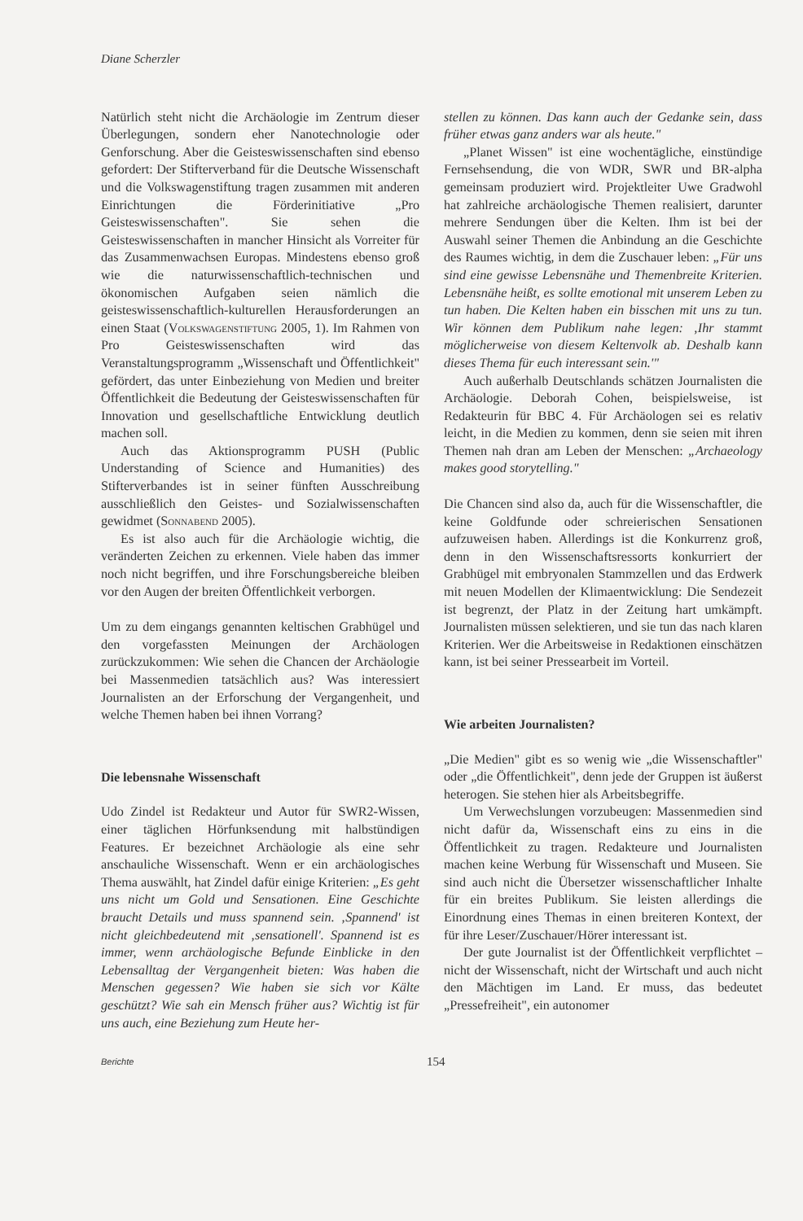Diane Scherzler
Natürlich steht nicht die Archäologie im Zentrum dieser Überlegungen, sondern eher Nanotechnologie oder Genforschung. Aber die Geisteswissenschaften sind ebenso gefordert: Der Stifterverband für die Deutsche Wissenschaft und die Volkswagenstiftung tragen zusammen mit anderen Einrichtungen die Förderinitiative „Pro Geisteswissenschaften". Sie sehen die Geisteswissenschaften in mancher Hinsicht als Vorreiter für das Zusammenwachsen Europas. Mindestens ebenso groß wie die naturwissenschaftlich-technischen und ökonomischen Aufgaben seien nämlich die geisteswissenschaftlich-kulturellen Herausforderungen an einen Staat (Volkswagenstiftung 2005, 1). Im Rahmen von Pro Geisteswissenschaften wird das Veranstaltungsprogramm „Wissenschaft und Öffentlichkeit" gefördert, das unter Einbeziehung von Medien und breiter Öffentlichkeit die Bedeutung der Geisteswissenschaften für Innovation und gesellschaftliche Entwicklung deutlich machen soll.
Auch das Aktionsprogramm PUSH (Public Understanding of Science and Humanities) des Stifterverbandes ist in seiner fünften Ausschreibung ausschließlich den Geistes- und Sozialwissenschaften gewidmet (Sonnabend 2005).
Es ist also auch für die Archäologie wichtig, die veränderten Zeichen zu erkennen. Viele haben das immer noch nicht begriffen, und ihre Forschungsbereiche bleiben vor den Augen der breiten Öffentlichkeit verborgen.
Um zu dem eingangs genannten keltischen Grabhügel und den vorgefassten Meinungen der Archäologen zurückzukommen: Wie sehen die Chancen der Archäologie bei Massenmedien tatsächlich aus? Was interessiert Journalisten an der Erforschung der Vergangenheit, und welche Themen haben bei ihnen Vorrang?
Die lebensnahe Wissenschaft
Udo Zindel ist Redakteur und Autor für SWR2-Wissen, einer täglichen Hörfunksendung mit halbstündigen Features. Er bezeichnet Archäologie als eine sehr anschauliche Wissenschaft. Wenn er ein archäologisches Thema auswählt, hat Zindel dafür einige Kriterien: „Es geht uns nicht um Gold und Sensationen. Eine Geschichte braucht Details und muss spannend sein. ‚Spannend' ist nicht gleichbedeutend mit ‚sensationell'. Spannend ist es immer, wenn archäologische Befunde Einblicke in den Lebensalltag der Vergangenheit bieten: Was haben die Menschen gegessen? Wie haben sie sich vor Kälte geschützt? Wie sah ein Mensch früher aus? Wichtig ist für uns auch, eine Beziehung zum Heute her-
stellen zu können. Das kann auch der Gedanke sein, dass früher etwas ganz anders war als heute."
„Planet Wissen" ist eine wochentägliche, einstündige Fernsehsendung, die von WDR, SWR und BR-alpha gemeinsam produziert wird. Projektleiter Uwe Gradwohl hat zahlreiche archäologische Themen realisiert, darunter mehrere Sendungen über die Kelten. Ihm ist bei der Auswahl seiner Themen die Anbindung an die Geschichte des Raumes wichtig, in dem die Zuschauer leben: „Für uns sind eine gewisse Lebensnähe und Themenbreite Kriterien. Lebensnähe heißt, es sollte emotional mit unserem Leben zu tun haben. Die Kelten haben ein bisschen mit uns zu tun. Wir können dem Publikum nahe legen: ‚Ihr stammt möglicherweise von diesem Keltenvolk ab. Deshalb kann dieses Thema für euch interessant sein.'"
Auch außerhalb Deutschlands schätzen Journalisten die Archäologie. Deborah Cohen, beispielsweise, ist Redakteurin für BBC 4. Für Archäologen sei es relativ leicht, in die Medien zu kommen, denn sie seien mit ihren Themen nah dran am Leben der Menschen: „Archaeology makes good storytelling."
Die Chancen sind also da, auch für die Wissenschaftler, die keine Goldfunde oder schreierischen Sensationen aufzuweisen haben. Allerdings ist die Konkurrenz groß, denn in den Wissenschaftsressorts konkurriert der Grabhügel mit embryonalen Stammzellen und das Erdwerk mit neuen Modellen der Klimaentwicklung: Die Sendezeit ist begrenzt, der Platz in der Zeitung hart umkämpft. Journalisten müssen selektieren, und sie tun das nach klaren Kriterien. Wer die Arbeitsweise in Redaktionen einschätzen kann, ist bei seiner Pressearbeit im Vorteil.
Wie arbeiten Journalisten?
„Die Medien" gibt es so wenig wie „die Wissenschaftler" oder „die Öffentlichkeit", denn jede der Gruppen ist äußerst heterogen. Sie stehen hier als Arbeitsbegriffe.
Um Verwechslungen vorzubeugen: Massenmedien sind nicht dafür da, Wissenschaft eins zu eins in die Öffentlichkeit zu tragen. Redakteure und Journalisten machen keine Werbung für Wissenschaft und Museen. Sie sind auch nicht die Übersetzer wissenschaftlicher Inhalte für ein breites Publikum. Sie leisten allerdings die Einordnung eines Themas in einen breiteren Kontext, der für ihre Leser/Zuschauer/Hörer interessant ist.
Der gute Journalist ist der Öffentlichkeit verpflichtet – nicht der Wissenschaft, nicht der Wirtschaft und auch nicht den Mächtigen im Land. Er muss, das bedeutet „Pressefreiheit", ein autonomer
Berichte 154